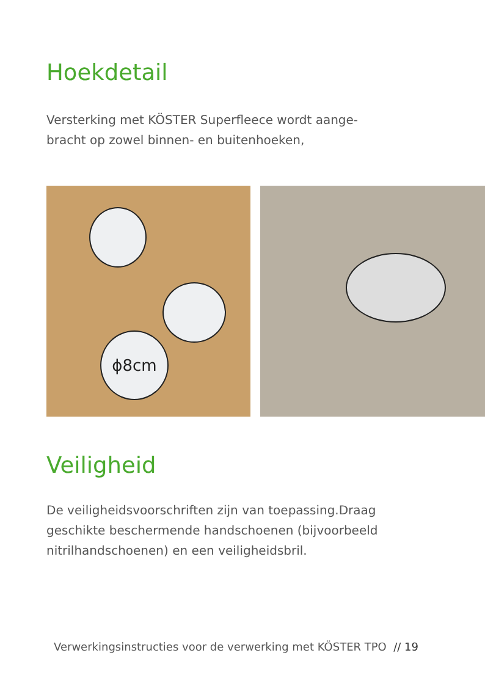Hoekdetail
Versterking met KÖSTER Superfleece wordt aange-
bracht op zowel binnen- en buitenhoeken,
ϕ8cm
Veiligheid
De veiligheidsvoorschriften zijn van toepassing.Draag
geschikte beschermende handschoenen (bijvoorbeeld
nitrilhandschoenen) en een veiligheidsbril.
Verwerkingsinstructies voor de verwerking met KÖSTER TPO // 19